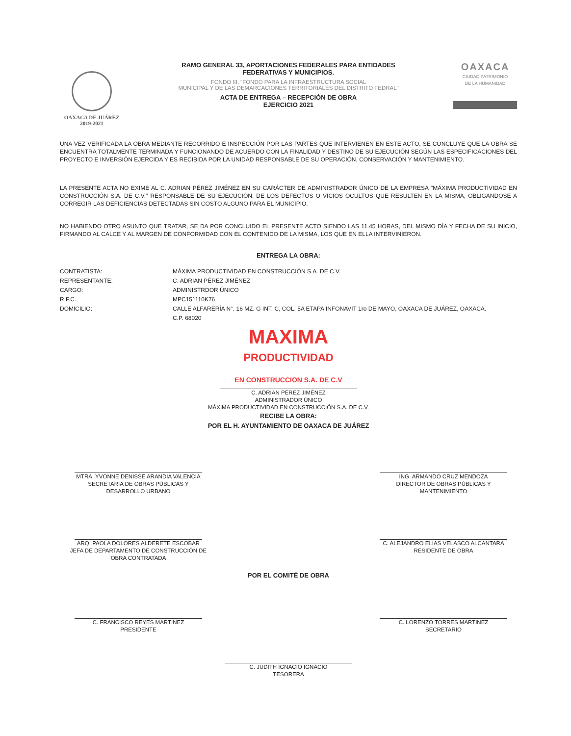OAXACA DE JUÁREZ
2019-2021
RAMO GENERAL 33, APORTACIONES FEDERALES PARA ENTIDADES
FEDERATIVAS Y MUNICIPIOS.
FONDO III, “FONDO PARA LA INFRAESTRUCTURA SOCIAL
MUNICIPAL Y DE LAS DEMARCACIONES TERRITORIALES DEL DISTRITO FEDRAL”
ACTA DE ENTREGA – RECEPCIÓN DE OBRA
EJERCICIO 2021
OAXACA
CIUDAD PATRIMONIO
DE LA HUMANIDAD
UNA VEZ VERIFICADA LA OBRA MEDIANTE RECORRIDO E INSPECCIÓN POR LAS PARTES QUE INTERVIENEN EN ESTE ACTO, SE CONCLUYE QUE LA OBRA SE ENCUENTRA TOTALMENTE TERMINADA Y FUNCIONANDO DE ACUERDO CON LA FINALIDAD Y DESTINO DE SU EJECUCIÓN SEGÚN LAS ESPECIFICACIONES DEL PROYECTO E INVERSIÓN EJERCIDA Y ES RECIBIDA POR LA UNIDAD RESPONSABLE DE SU OPERACIÓN, CONSERVACIÓN Y MANTENIMIENTO.
LA PRESENTE ACTA NO EXIME AL C. ADRIAN PÉREZ JIMÉNEZ EN SU CARÁCTER DE ADMINISTRADOR ÚNICO DE LA EMPRESA "MÁXIMA PRODUCTIVIDAD EN CONSTRUCCIÓN S.A. DE C.V." RESPONSABLE DE SU EJECUCIÓN, DE LOS DEFECTOS O VICIOS OCULTOS QUE RESULTEN EN LA MISMA, OBLIGANDOSE A CORREGIR LAS DEFICIENCIAS DETECTADAS SIN COSTO ALGUNO PARA EL MUNICIPIO.
NO HABIENDO OTRO ASUNTO QUE TRATAR, SE DA POR CONCLUIDO EL PRESENTE ACTO SIENDO LAS 11.45 HORAS, DEL MISMO DÍA Y FECHA DE SU INICIO, FIRMANDO AL CALCE Y AL MARGEN DE CONFORMIDAD CON EL CONTENIDO DE LA MISMA, LOS QUE EN ELLA INTERVINIERON.
ENTREGA LA OBRA:
CONTRATISTA: MÁXIMA PRODUCTIVIDAD EN CONSTRUCCIÓN S.A. DE C.V.
REPRESENTANTE: C. ADRIAN PÉREZ JIMÉNEZ
CARGO: ADMINISTRDOR ÚNICO
R.F.C. MPC151110K76
DOMICILIO: CALLE ALFARERÍA N°. 16 MZ. G INT. C, COL. 5A ETAPA INFONAVIT 1ro DE MAYO, OAXACA DE JUÁREZ, OAXACA.
C.P. 68020
MAXIMA
PRODUCTIVIDAD
EN CONSTRUCCION S.A. DE C.V
C. ADRIAN PÉREZ JIMÉNEZ
ADMINISTRADOR ÚNICO
MÁXIMA PRODUCTIVIDAD EN CONSTRUCCIÓN S.A. DE C.V.
RECIBE LA OBRA:
POR EL H. AYUNTAMIENTO DE OAXACA DE JUÁREZ
MTRA. YVONNE DENISSE ARANDIA VALENCIA
SECRETARIA DE OBRAS PÚBLICAS Y
DESARROLLO URBANO
ING. ARMANDO CRUZ MENDOZA
DIRECTOR DE OBRAS PÚBLICAS Y
MANTENIMIENTO
ARQ. PAOLA DOLORES ALDERETE ESCOBAR
JEFA DE DEPARTAMENTO DE CONSTRUCCIÓN DE
OBRA CONTRATADA
C. ALEJANDRO ELIAS VELASCO ALCANTARA
RESIDENTE DE OBRA
POR EL COMITÉ DE OBRA
C. FRANCISCO REYES MARTINEZ
PRESIDENTE
C. LORENZO TORRES MARTINEZ
SECRETARIO
C. JUDITH IGNACIO IGNACIO
TESORERA